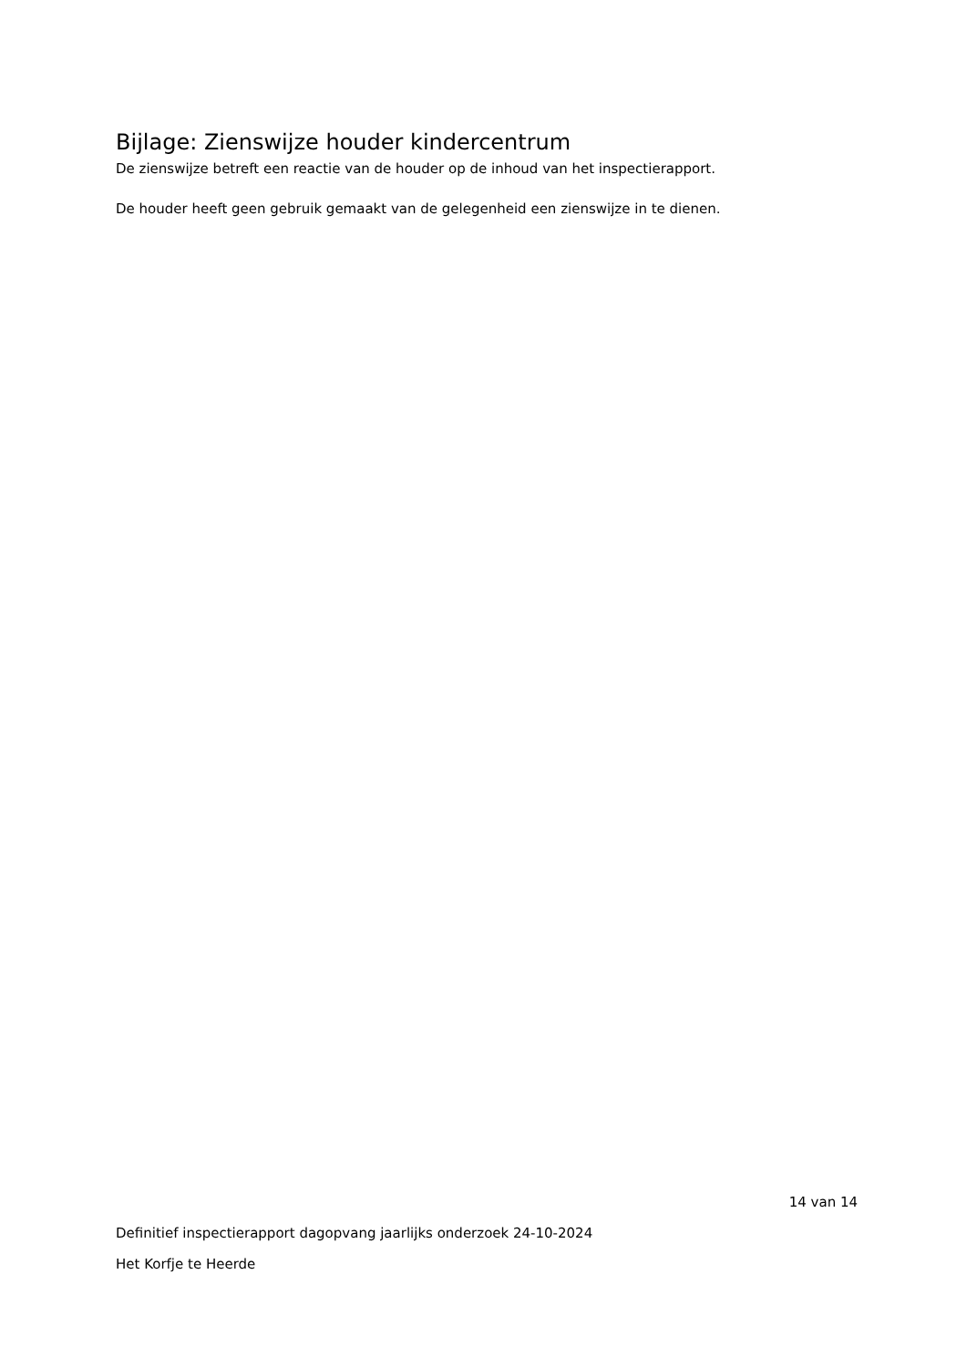Bijlage: Zienswijze houder kindercentrum
De zienswijze betreft een reactie van de houder op de inhoud van het inspectierapport.
De houder heeft geen gebruik gemaakt van de gelegenheid een zienswijze in te dienen.
14 van 14
Definitief inspectierapport dagopvang jaarlijks onderzoek 24-10-2024
Het Korfje te Heerde